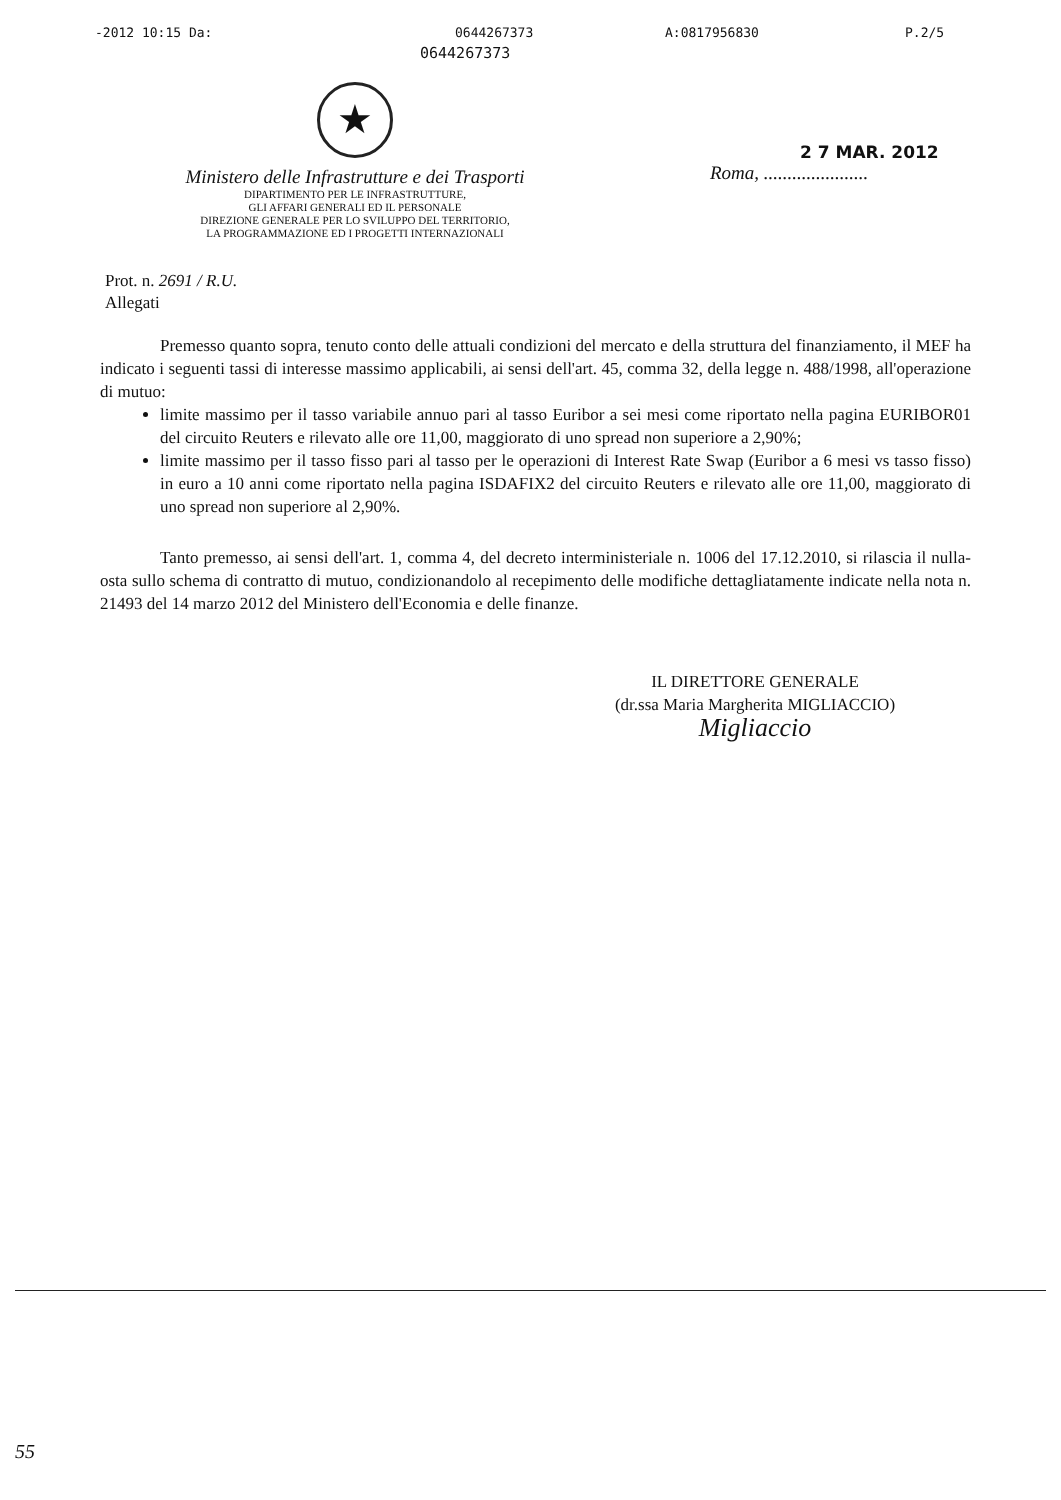-2012 10:15 Da: 0644267373 A:0817956830 P.2/5
0644267373
★
Ministero delle Infrastrutture e dei Trasporti
DIPARTIMENTO PER LE INFRASTRUTTURE,
GLI AFFARI GENERALI ED IL PERSONALE
DIREZIONE GENERALE PER LO SVILUPPO DEL TERRITORIO,
LA PROGRAMMAZIONE ED I PROGETTI INTERNAZIONALI
2 7 MAR. 2012
Roma, ......................
Prot. n. 2691 / R.U.
Allegati
Premesso quanto sopra, tenuto conto delle attuali condizioni del mercato e della struttura del finanziamento, il MEF ha indicato i seguenti tassi di interesse massimo applicabili, ai sensi dell'art. 45, comma 32, della legge n. 488/1998, all'operazione di mutuo:
limite massimo per il tasso variabile annuo pari al tasso Euribor a sei mesi come riportato nella pagina EURIBOR01 del circuito Reuters e rilevato alle ore 11,00, maggiorato di uno spread non superiore a 2,90%;
limite massimo per il tasso fisso pari al tasso per le operazioni di Interest Rate Swap (Euribor a 6 mesi vs tasso fisso) in euro a 10 anni come riportato nella pagina ISDAFIX2 del circuito Reuters e rilevato alle ore 11,00, maggiorato di uno spread non superiore al 2,90%.
Tanto premesso, ai sensi dell'art. 1, comma 4, del decreto interministeriale n. 1006 del 17.12.2010, si rilascia il nulla-osta sullo schema di contratto di mutuo, condizionandolo al recepimento delle modifiche dettagliatamente indicate nella nota n. 21493 del 14 marzo 2012 del Ministero dell'Economia e delle finanze.
IL DIRETTORE GENERALE
(dr.ssa Maria Margherita MIGLIACCIO)
Migliaccio
55